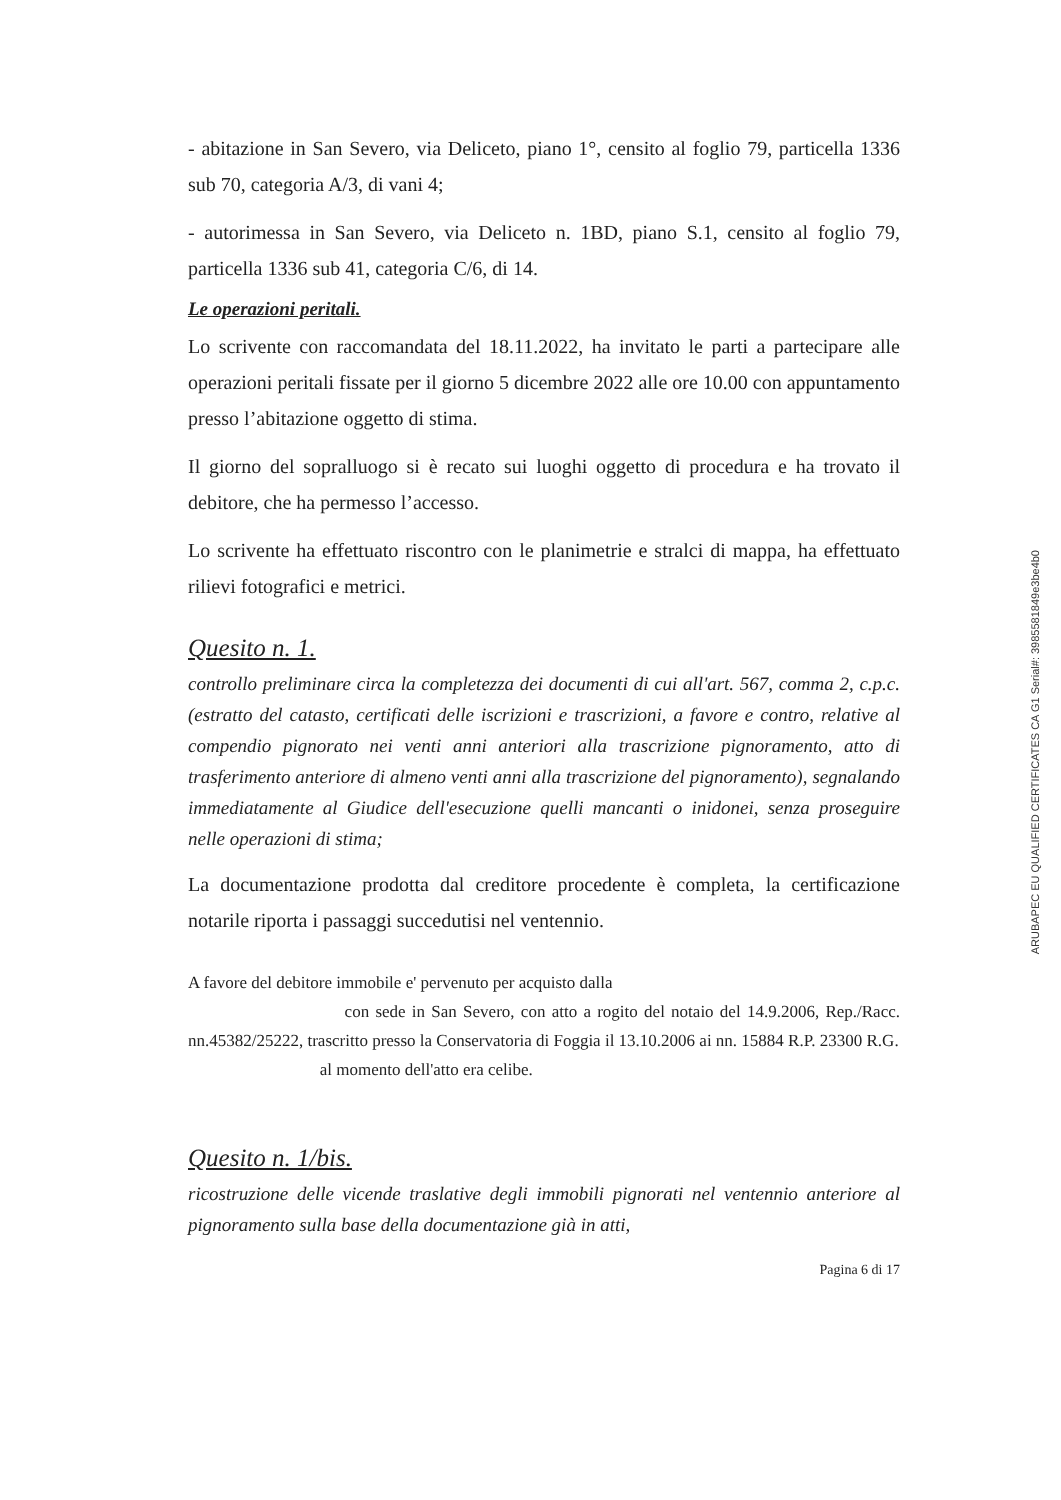- abitazione in San Severo, via Deliceto, piano 1°, censito al foglio 79, particella 1336 sub 70, categoria A/3, di vani 4;
- autorimessa in San Severo, via Deliceto n. 1BD, piano S.1, censito al foglio 79, particella 1336 sub 41, categoria C/6, di 14.
Le operazioni peritali.
Lo scrivente con raccomandata del 18.11.2022, ha invitato le parti a partecipare alle operazioni peritali fissate per il giorno 5 dicembre 2022 alle ore 10.00 con appuntamento presso l’abitazione oggetto di stima.
Il giorno del sopralluogo si è recato sui luoghi oggetto di procedura e ha trovato il debitore, che ha permesso l’accesso.
Lo scrivente ha effettuato riscontro con le planimetrie e stralci di mappa, ha effettuato rilievi fotografici e metrici.
Quesito n. 1.
controllo preliminare circa la completezza dei documenti di cui all'art. 567, comma 2, c.p.c. (estratto del catasto, certificati delle iscrizioni e trascrizioni, a favore e contro, relative al compendio pignorato nei venti anni anteriori alla trascrizione pignoramento, atto di trasferimento anteriore di almeno venti anni alla trascrizione del pignoramento), segnalando immediatamente al Giudice dell'esecuzione quelli mancanti o inidonei, senza proseguire nelle operazioni di stima;
La documentazione prodotta dal creditore procedente è completa, la certificazione notarile riporta i passaggi succedutisi nel ventennio.
A favore del debitore immobile e' pervenuto per acquisto dalla
con sede in San Severo, con atto a rogito del notaio del 14.9.2006, Rep./Racc. nn.45382/25222, trascritto presso la Conservatoria di Foggia il 13.10.2006 ai nn. 15884 R.P. 23300 R.G.
al momento dell'atto era celibe.
Quesito n. 1/bis.
ricostruzione delle vicende traslative degli immobili pignorati nel ventennio anteriore al pignoramento sulla base della documentazione già in atti,
Pagina 6 di 17
ARUBAPEC EU QUALIFIED CERTIFICATES CA G1 Serial#: 3985581849e3be4b0